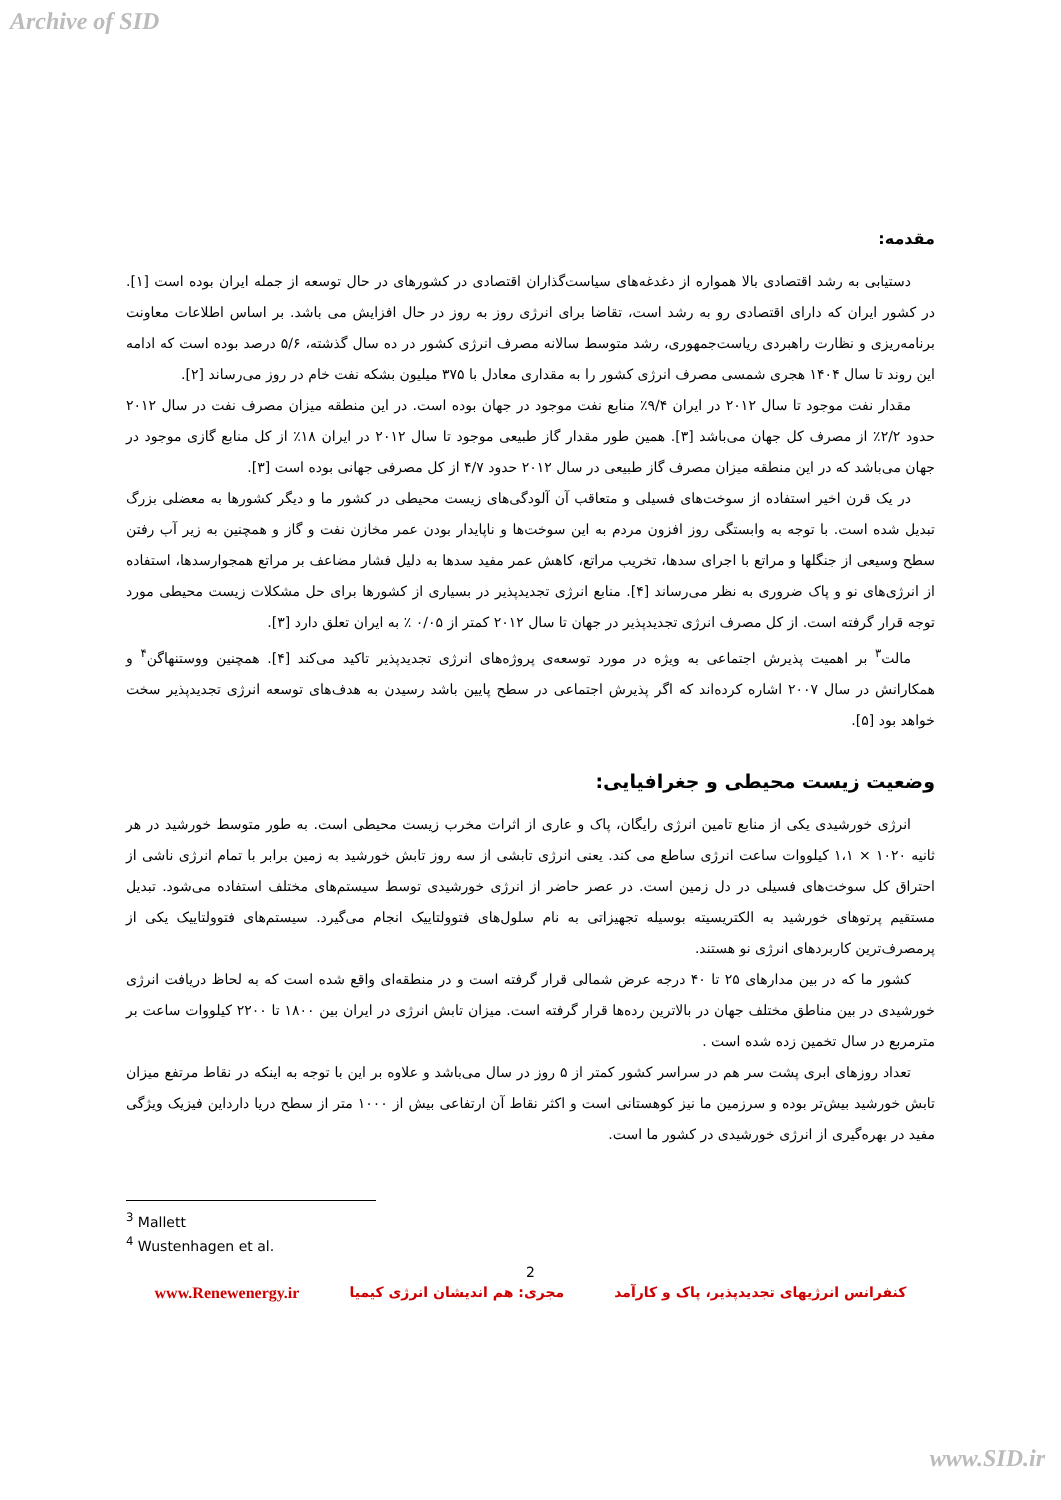Archive of SID
مقدمه:
دستیابی به رشد اقتصادی بالا همواره از دغدغه‌های سیاست‌گذاران اقتصادی در کشورهای در حال توسعه از جمله ایران بوده است [۱]. در کشور ایران که دارای اقتصادی رو به رشد است، تقاضا برای انرژی روز به روز در حال افزایش می باشد. بر اساس اطلاعات معاونت برنامه‌ریزی و نظارت راهبردی ریاست‌جمهوری، رشد متوسط سالانه مصرف انرژی کشور در ده سال گذشته، ۵/۶ درصد بوده است که ادامه این روند تا سال ۱۴۰۴ هجری شمسی مصرف انرژی کشور را به مقداری معادل با ۳۷۵ میلیون بشکه نفت خام در روز می‌رساند [۲].
مقدار نفت موجود تا سال ۲۰۱۲ در ایران ۹/۴٪ منابع نفت موجود در جهان بوده است. در این منطقه میزان مصرف نفت در سال ۲۰۱۲ حدود ۲/۲٪ از مصرف کل جهان می‌باشد [۳]. همین طور مقدار گاز طبیعی موجود تا سال ۲۰۱۲ در ایران ۱۸٪ از کل منابع گازی موجود در جهان می‌باشد که در این منطقه میزان مصرف گاز طبیعی در سال ۲۰۱۲ حدود ۴/۷ از کل مصرفی جهانی بوده است [۳].
در یک قرن اخیر استفاده از سوخت‌های فسیلی و متعاقب آن آلودگی‌های زیست محیطی در کشور ما و دیگر کشورها به معضلی بزرگ تبدیل شده است. با توجه به وابستگی روز افزون مردم به این سوخت‌ها و ناپایدار بودن عمر مخازن نفت و گاز و همچنین به زیر آب رفتن سطح وسیعی از جنگلها و مراتع با اجرای سدها، تخریب مراتع، کاهش عمر مفید سدها به دلیل فشار مضاعف بر مراتع همجوارسدها، استفاده از انرژی‌های نو و پاک ضروری به نظر می‌رساند [۴]. منابع انرژی تجدیدپذیر در بسیاری از کشورها برای حل مشکلات زیست محیطی مورد توجه قرار گرفته است. از کل مصرف انرژی تجدیدپذیر در جهان تا سال ۲۰۱۲ کمتر از ۰/۰۵ ٪ به ایران تعلق دارد [۳].
مالت<sup>۳</sup> بر اهمیت پذیرش اجتماعی به ویژه در مورد توسعه‌ی پروژه‌های انرژی تجدیدپذیر تاکید می‌کند [۴]. همچنین ووستنهاگن<sup>۴</sup> و همکارانش در سال ۲۰۰۷ اشاره کرده‌اند که اگر پذیرش اجتماعی در سطح پایین باشد رسیدن به هدف‌های توسعه انرژی تجدیدپذیر سخت خواهد بود [۵].
وضعیت زیست محیطی و جغرافیایی:
انرژی خورشیدی یکی از منابع تامین انرژی رایگان، پاک و عاری از اثرات مخرب زیست محیطی است. به طور متوسط خورشید در هر ثانیه ۱۰۲۰ × ۱،۱ کیلووات ساعت انرژی ساطع می کند. یعنی انرژی تابشی از سه روز تابش خورشید به زمین برابر با تمام انرژی ناشی از احتراق کل سوخت‌های فسیلی در دل زمین است. در عصر حاضر از انرژی خورشیدی توسط سیستم‌های مختلف استفاده می‌شود. تبدیل مستقیم پرتوهای خورشید به الکتریسیته بوسیله تجهیزاتی به نام سلول‌های فتوولتاییک انجام می‌گیرد. سیستم‌های فتوولتاییک یکی از پرمصرف‌ترین کاربردهای انرژی نو هستند.
کشور ما که در بین مدارهای ۲۵ تا ۴۰ درجه عرض شمالی قرار گرفته است و در منطقه‌ای واقع شده است که به لحاظ دریافت انرژی خورشیدی در بین مناطق مختلف جهان در بالاترین رده‌ها قرار گرفته است. میزان تابش انرژی در ایران بین ۱۸۰۰ تا ۲۲۰۰ کیلووات ساعت بر مترمربع در سال تخمین زده شده است .
تعداد روزهای ابری پشت سر هم در سراسر کشور کمتر از ۵ روز در سال می‌باشد و علاوه بر این با توجه به اینکه در نقاط مرتفع میزان تابش خورشید بیش‌تر بوده و سرزمین ما نیز کوهستانی است و اکثر نقاط آن ارتفاعی بیش از ۱۰۰۰ متر از سطح دریا دارداین فیزیک ویژگی مفید در بهره‌گیری از انرژی خورشیدی در کشور ما است.
<sup>3</sup> Mallett
<sup>4</sup> Wustenhagen et al.
2
کنفرانس انرژیهای تجدیدپذیر، پاک و کارآمد مجری: هم اندیشان انرژی کیمیا www.Renewenergy.ir
www.SID.ir